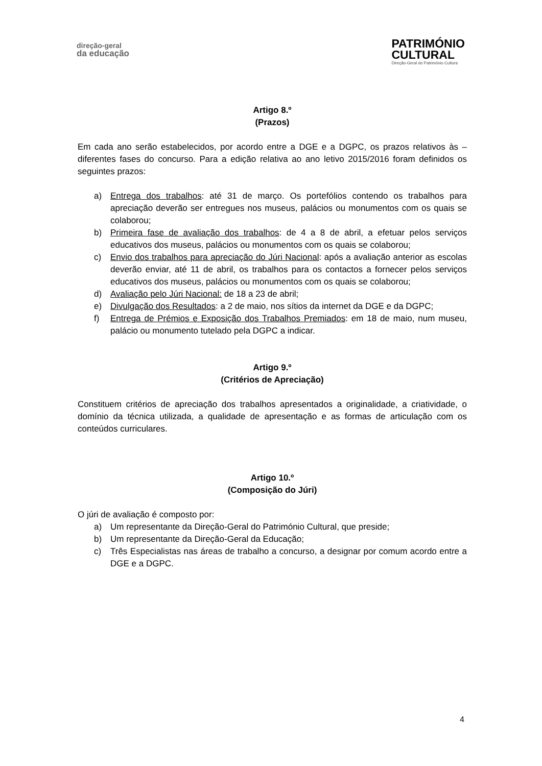direção-geral
da educação
PATRIMÓNIO
CULTURAL
Direção-Geral do Património Cultura
Artigo 8.º
(Prazos)
Em cada ano serão estabelecidos, por acordo entre a DGE e a DGPC, os prazos relativos às – diferentes fases do concurso. Para a edição relativa ao ano letivo 2015/2016 foram definidos os seguintes prazos:
a) Entrega dos trabalhos: até 31 de março. Os portefólios contendo os trabalhos para apreciação deverão ser entregues nos museus, palácios ou monumentos com os quais se colaborou;
b) Primeira fase de avaliação dos trabalhos: de 4 a 8 de abril, a efetuar pelos serviços educativos dos museus, palácios ou monumentos com os quais se colaborou;
c) Envio dos trabalhos para apreciação do Júri Nacional: após a avaliação anterior as escolas deverão enviar, até 11 de abril, os trabalhos para os contactos a fornecer pelos serviços educativos dos museus, palácios ou monumentos com os quais se colaborou;
d) Avaliação pelo Júri Nacional: de 18 a 23 de abril;
e) Divulgação dos Resultados: a 2 de maio, nos sítios da internet da DGE e da DGPC;
f) Entrega de Prémios e Exposição dos Trabalhos Premiados: em 18 de maio, num museu, palácio ou monumento tutelado pela DGPC a indicar.
Artigo 9.º
(Critérios de Apreciação)
Constituem critérios de apreciação dos trabalhos apresentados a originalidade, a criatividade, o domínio da técnica utilizada, a qualidade de apresentação e as formas de articulação com os conteúdos curriculares.
Artigo 10.º
(Composição do Júri)
O júri de avaliação é composto por:
a) Um representante da Direção-Geral do Património Cultural, que preside;
b) Um representante da Direção-Geral da Educação;
c) Três Especialistas nas áreas de trabalho a concurso, a designar por comum acordo entre a DGE e a DGPC.
4